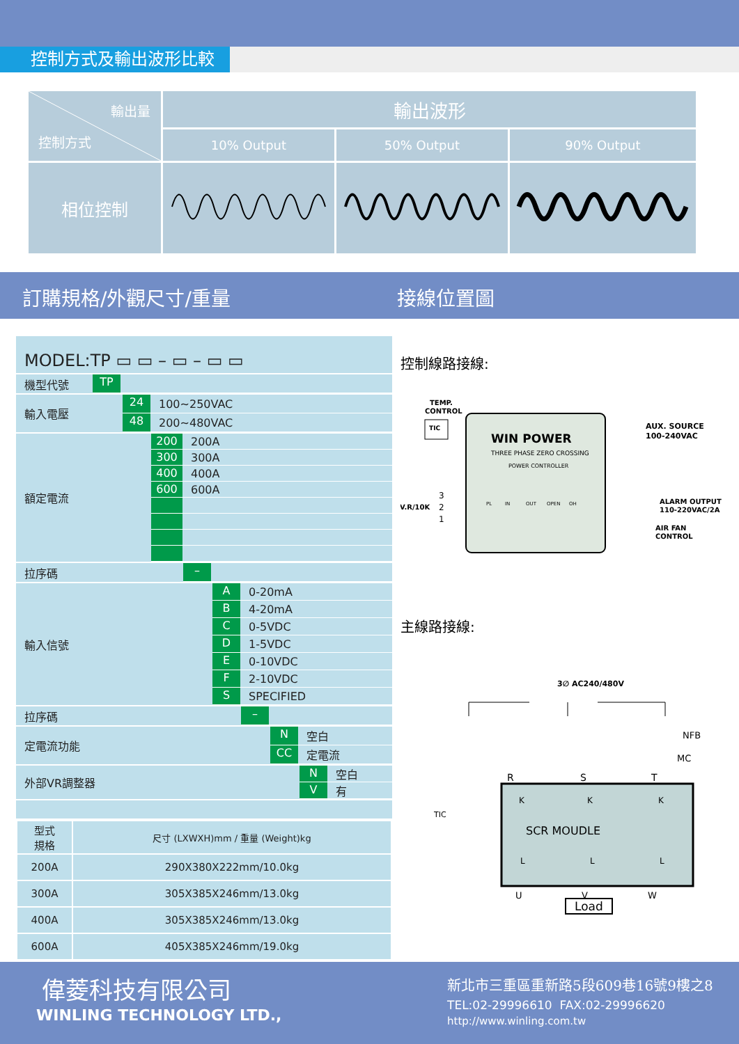控制方式及輸出波形比較
| 輸出量 控制方式 | 輸出波形 | | |
| --- | --- | --- | --- |
| | 10% Output | 50% Output | 90% Output |
| 相位控制 | | | |
訂購規格/外觀尺寸/重量 接線位置圖
MODEL:TP ▭ ▭ – ▭ – ▭ ▭
機型代號
TP
輸入電壓
24 100~250VAC
48 200~480VAC
額定電流
200 200A
300 300A
400 400A
600 600A
拉序碼
–
輸入信號
A 0-20mA
B 4-20mA
C 0-5VDC
D 1-5VDC
E 0-10VDC
F 2-10VDC
S SPECIFIED
拉序碼
–
定電流功能
N空白
CC 定電流
外部VR調整器
N空白
V有
| 型式 規格 | 尺寸 (LXWXH)mm / 重量 (Weight)kg |
| 200A | 290X380X222mm/10.0kg |
| 300A | 305X385X246mm/13.0kg |
| 400A | 305X385X246mm/13.0kg |
| 600A | 405X385X246mm/19.0kg |
控制線路接線:
TEMP.
CONTROL
TIC
WIN POWER
THREE PHASE ZERO CROSSING
POWER CONTROLLER
PL
IN
OUT
OPEN
OH
V.R/10K
3
2
1
AUX. SOURCE
100-240VAC
ALARM OUTPUT
110-220VAC/2A
AIR FAN
CONTROL
主線路接線:
3∅ AC240/480V
NFB
MC
R
S
T
TIC
SCR MOUDLE
K
K
K
L
L
L
U
V
W
Load
偉菱科技有限公司
WINLING TECHNOLOGY LTD.,
新北市三重區重新路5段609巷16號9樓之8
TEL:02-29996610 FAX:02-29996620
http://www.winling.com.tw